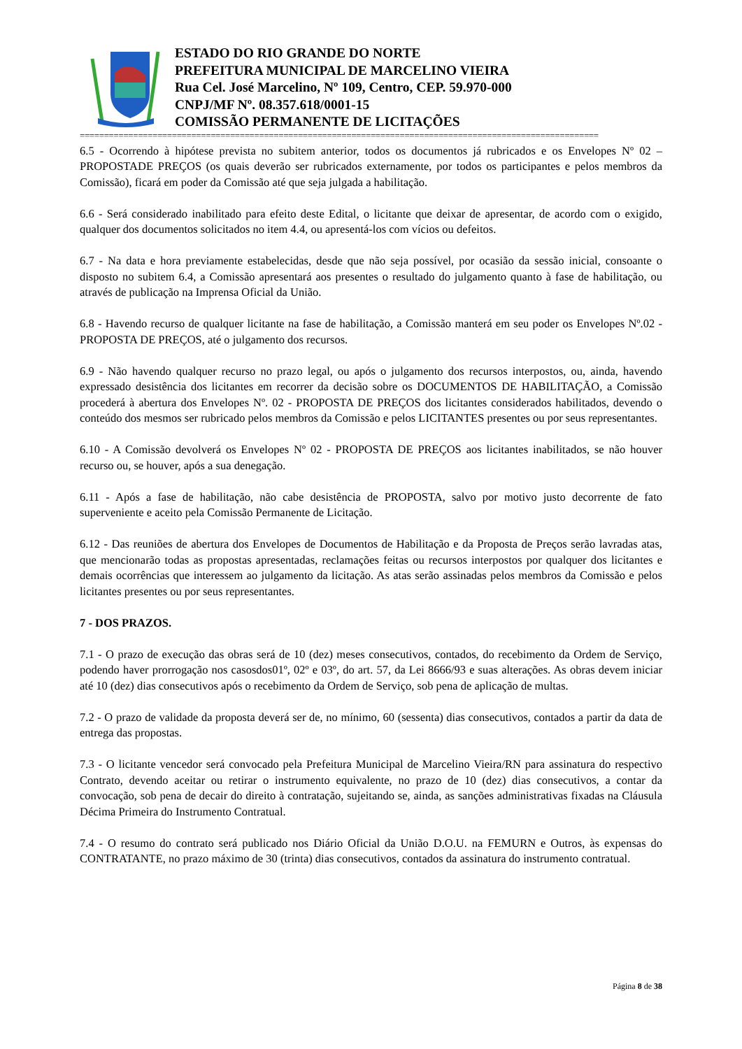ESTADO DO RIO GRANDE DO NORTE
PREFEITURA MUNICIPAL DE MARCELINO VIEIRA
Rua Cel. José Marcelino, Nº 109, Centro, CEP. 59.970-000
CNPJ/MF Nº. 08.357.618/0001-15
COMISSÃO PERMANENTE DE LICITAÇÕES
===========================================================================================================
6.5 - Ocorrendo à hipótese prevista no subitem anterior, todos os documentos já rubricados e os Envelopes Nº 02 – PROPOSTADE PREÇOS (os quais deverão ser rubricados externamente, por todos os participantes e pelos membros da Comissão), ficará em poder da Comissão até que seja julgada a habilitação.
6.6 - Será considerado inabilitado para efeito deste Edital, o licitante que deixar de apresentar, de acordo com o exigido, qualquer dos documentos solicitados no item 4.4, ou apresentá-los com vícios ou defeitos.
6.7 - Na data e hora previamente estabelecidas, desde que não seja possível, por ocasião da sessão inicial, consoante o disposto no subitem 6.4, a Comissão apresentará aos presentes o resultado do julgamento quanto à fase de habilitação, ou através de publicação na Imprensa Oficial da União.
6.8 - Havendo recurso de qualquer licitante na fase de habilitação, a Comissão manterá em seu poder os Envelopes Nº.02 - PROPOSTA DE PREÇOS, até o julgamento dos recursos.
6.9 - Não havendo qualquer recurso no prazo legal, ou após o julgamento dos recursos interpostos, ou, ainda, havendo expressado desistência dos licitantes em recorrer da decisão sobre os DOCUMENTOS DE HABILITAÇÃO, a Comissão procederá à abertura dos Envelopes Nº. 02 - PROPOSTA DE PREÇOS dos licitantes considerados habilitados, devendo o conteúdo dos mesmos ser rubricado pelos membros da Comissão e pelos LICITANTES presentes ou por seus representantes.
6.10 - A Comissão devolverá os Envelopes Nº 02 - PROPOSTA DE PREÇOS aos licitantes inabilitados, se não houver recurso ou, se houver, após a sua denegação.
6.11 - Após a fase de habilitação, não cabe desistência de PROPOSTA, salvo por motivo justo decorrente de fato superveniente e aceito pela Comissão Permanente de Licitação.
6.12 - Das reuniões de abertura dos Envelopes de Documentos de Habilitação e da Proposta de Preços serão lavradas atas, que mencionarão todas as propostas apresentadas, reclamações feitas ou recursos interpostos por qualquer dos licitantes e demais ocorrências que interessem ao julgamento da licitação. As atas serão assinadas pelos membros da Comissão e pelos licitantes presentes ou por seus representantes.
7 - DOS PRAZOS.
7.1 - O prazo de execução das obras será de 10 (dez) meses consecutivos, contados, do recebimento da Ordem de Serviço, podendo haver prorrogação nos casosdos01º, 02º e 03º, do art. 57, da Lei 8666/93 e suas alterações. As obras devem iniciar até 10 (dez) dias consecutivos após o recebimento da Ordem de Serviço, sob pena de aplicação de multas.
7.2 - O prazo de validade da proposta deverá ser de, no mínimo, 60 (sessenta) dias consecutivos, contados a partir da data de entrega das propostas.
7.3 - O licitante vencedor será convocado pela Prefeitura Municipal de Marcelino Vieira/RN para assinatura do respectivo Contrato, devendo aceitar ou retirar o instrumento equivalente, no prazo de 10 (dez) dias consecutivos, a contar da convocação, sob pena de decair do direito à contratação, sujeitando se, ainda, as sanções administrativas fixadas na Cláusula Décima Primeira do Instrumento Contratual.
7.4 - O resumo do contrato será publicado nos Diário Oficial da União D.O.U. na FEMURN e Outros, às expensas do CONTRATANTE, no prazo máximo de 30 (trinta) dias consecutivos, contados da assinatura do instrumento contratual.
Página 8 de 38